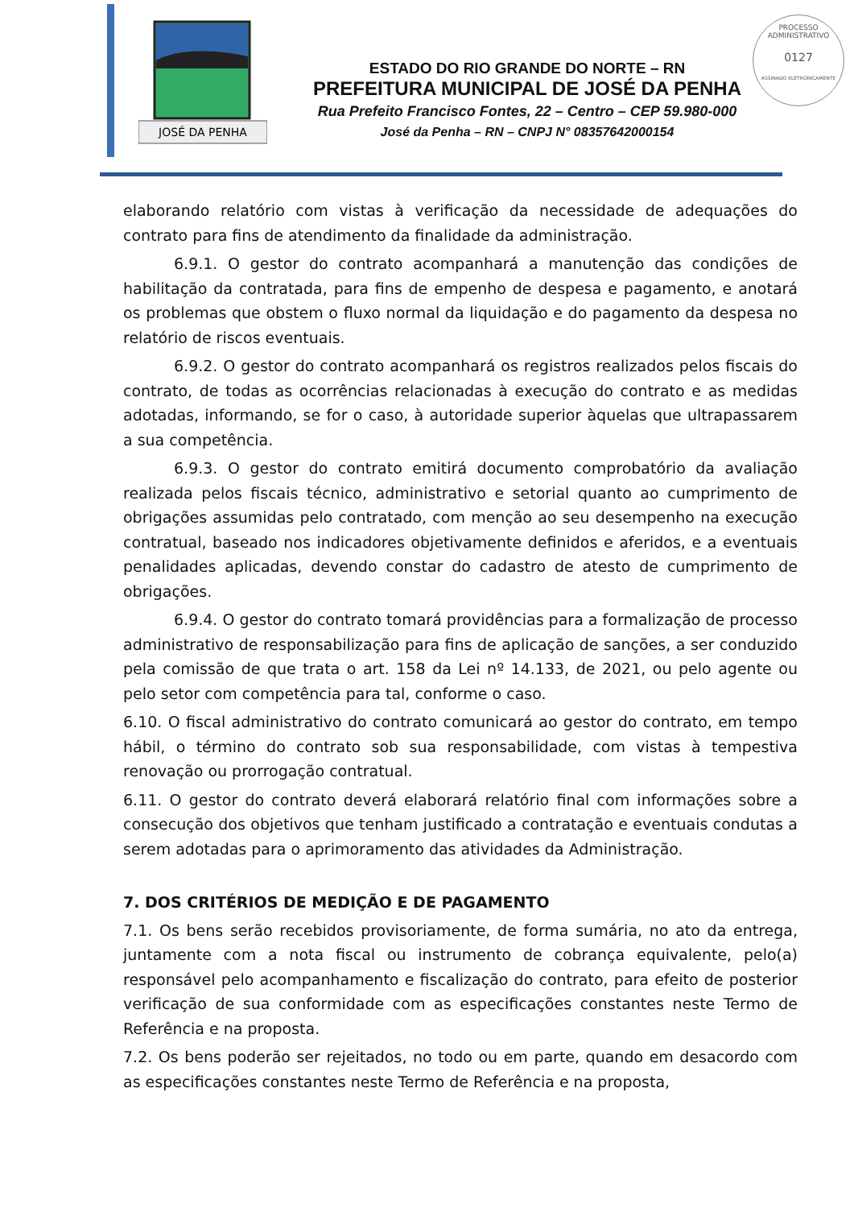JOSÉ DA PENHA
PROCESSO ADMINISTRATIVO
0127
ASSINADO ELETRONICAMENTE
ESTADO DO RIO GRANDE DO NORTE – RN
PREFEITURA MUNICIPAL DE JOSÉ DA PENHA
Rua Prefeito Francisco Fontes, 22 – Centro – CEP 59.980-000
José da Penha – RN – CNPJ N° 08357642000154
elaborando relatório com vistas à verificação da necessidade de adequações do contrato para fins de atendimento da finalidade da administração.
6.9.1. O gestor do contrato acompanhará a manutenção das condições de habilitação da contratada, para fins de empenho de despesa e pagamento, e anotará os problemas que obstem o fluxo normal da liquidação e do pagamento da despesa no relatório de riscos eventuais.
6.9.2. O gestor do contrato acompanhará os registros realizados pelos fiscais do contrato, de todas as ocorrências relacionadas à execução do contrato e as medidas adotadas, informando, se for o caso, à autoridade superior àquelas que ultrapassarem a sua competência.
6.9.3. O gestor do contrato emitirá documento comprobatório da avaliação realizada pelos fiscais técnico, administrativo e setorial quanto ao cumprimento de obrigações assumidas pelo contratado, com menção ao seu desempenho na execução contratual, baseado nos indicadores objetivamente definidos e aferidos, e a eventuais penalidades aplicadas, devendo constar do cadastro de atesto de cumprimento de obrigações.
6.9.4. O gestor do contrato tomará providências para a formalização de processo administrativo de responsabilização para fins de aplicação de sanções, a ser conduzido pela comissão de que trata o art. 158 da Lei nº 14.133, de 2021, ou pelo agente ou pelo setor com competência para tal, conforme o caso.
6.10. O fiscal administrativo do contrato comunicará ao gestor do contrato, em tempo hábil, o término do contrato sob sua responsabilidade, com vistas à tempestiva renovação ou prorrogação contratual.
6.11. O gestor do contrato deverá elaborará relatório final com informações sobre a consecução dos objetivos que tenham justificado a contratação e eventuais condutas a serem adotadas para o aprimoramento das atividades da Administração.
7. DOS CRITÉRIOS DE MEDIÇÃO E DE PAGAMENTO
7.1. Os bens serão recebidos provisoriamente, de forma sumária, no ato da entrega, juntamente com a nota fiscal ou instrumento de cobrança equivalente, pelo(a) responsável pelo acompanhamento e fiscalização do contrato, para efeito de posterior verificação de sua conformidade com as especificações constantes neste Termo de Referência e na proposta.
7.2. Os bens poderão ser rejeitados, no todo ou em parte, quando em desacordo com as especificações constantes neste Termo de Referência e na proposta,